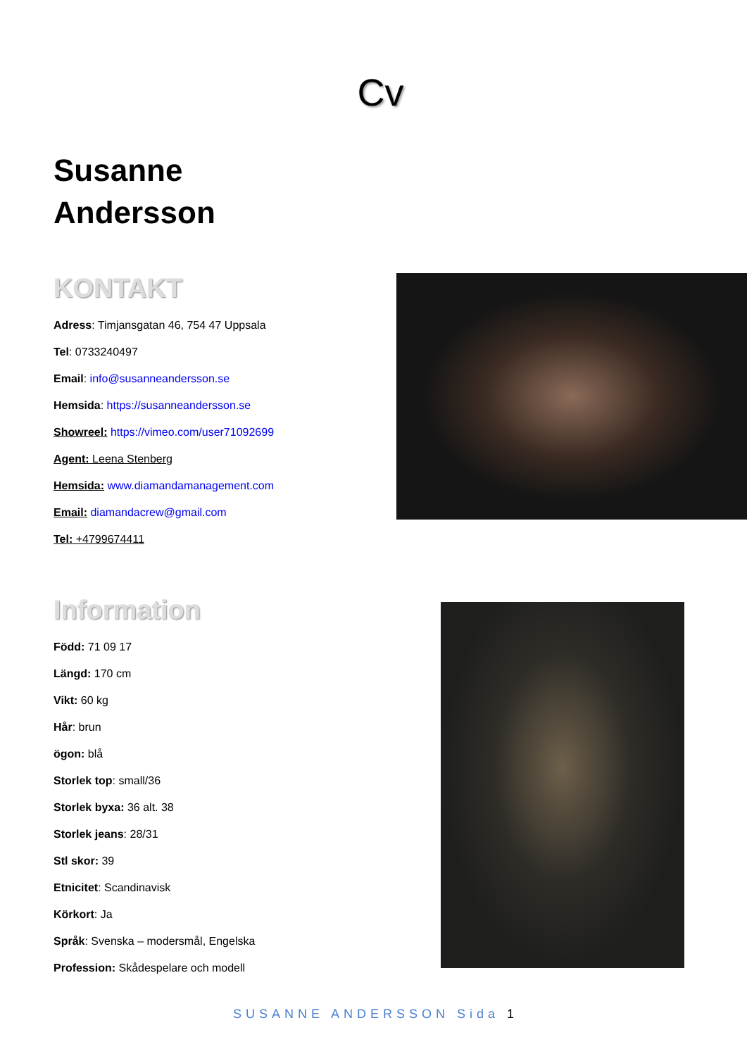Cv
Susanne
Andersson
KONTAKT
Adress: Timjansgatan 46, 754 47 Uppsala
Tel: 0733240497
Email: info@susanneandersson.se
Hemsida: https://susanneandersson.se
Showreel: https://vimeo.com/user71092699
Agent: Leena Stenberg
Hemsida: www.diamandamanagement.com
Email: diamandacrew@gmail.com
Tel: +4799674411
Information
Född: 71 09 17
Längd: 170 cm
Vikt: 60 kg
Hår: brun
ögon: blå
Storlek top: small/36
Storlek byxa: 36 alt. 38
Storlek jeans: 28/31
Stl skor: 39
Etnicitet: Scandinavisk
Körkort: Ja
Språk: Svenska – modersmål, Engelska
Profession: Skådespelare och modell
SUSANNE ANDERSSON Sida 1